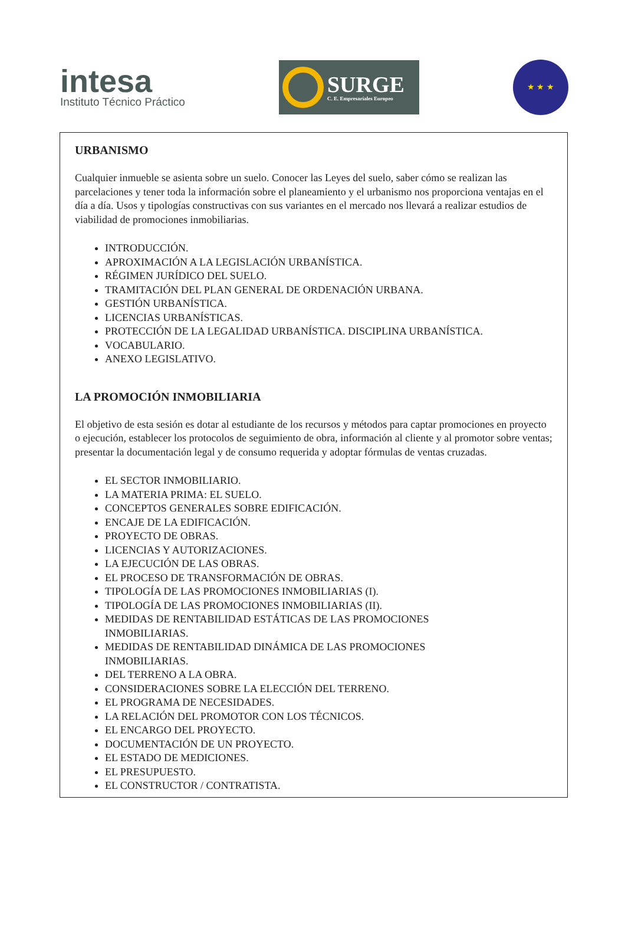intesa
Instituto Técnico Práctico
SURGE
C. E. Empresariales Europeo
★ ★ ★
URBANISMO
Cualquier inmueble se asienta sobre un suelo. Conocer las Leyes del suelo, saber cómo se realizan las parcelaciones y tener toda la información sobre el planeamiento y el urbanismo nos proporciona ventajas en el día a día. Usos y tipologías constructivas con sus variantes en el mercado nos llevará a realizar estudios de viabilidad de promociones inmobiliarias.
INTRODUCCIÓN.
APROXIMACIÓN A LA LEGISLACIÓN URBANÍSTICA.
RÉGIMEN JURÍDICO DEL SUELO.
TRAMITACIÓN DEL PLAN GENERAL DE ORDENACIÓN URBANA.
GESTIÓN URBANÍSTICA.
LICENCIAS URBANÍSTICAS.
PROTECCIÓN DE LA LEGALIDAD URBANÍSTICA. DISCIPLINA URBANÍSTICA.
VOCABULARIO.
ANEXO LEGISLATIVO.
LA PROMOCIÓN INMOBILIARIA
El objetivo de esta sesión es dotar al estudiante de los recursos y métodos para captar promociones en proyecto o ejecución, establecer los protocolos de seguimiento de obra, información al cliente y al promotor sobre ventas; presentar la documentación legal y de consumo requerida y adoptar fórmulas de ventas cruzadas.
EL SECTOR INMOBILIARIO.
LA MATERIA PRIMA: EL SUELO.
CONCEPTOS GENERALES SOBRE EDIFICACIÓN.
ENCAJE DE LA EDIFICACIÓN.
PROYECTO DE OBRAS.
LICENCIAS Y AUTORIZACIONES.
LA EJECUCIÓN DE LAS OBRAS.
EL PROCESO DE TRANSFORMACIÓN DE OBRAS.
TIPOLOGÍA DE LAS PROMOCIONES INMOBILIARIAS (I).
TIPOLOGÍA DE LAS PROMOCIONES INMOBILIARIAS (II).
MEDIDAS DE RENTABILIDAD ESTÁTICAS DE LAS PROMOCIONES
INMOBILIARIAS.
MEDIDAS DE RENTABILIDAD DINÁMICA DE LAS PROMOCIONES
INMOBILIARIAS.
DEL TERRENO A LA OBRA.
CONSIDERACIONES SOBRE LA ELECCIÓN DEL TERRENO.
EL PROGRAMA DE NECESIDADES.
LA RELACIÓN DEL PROMOTOR CON LOS TÉCNICOS.
EL ENCARGO DEL PROYECTO.
DOCUMENTACIÓN DE UN PROYECTO.
EL ESTADO DE MEDICIONES.
EL PRESUPUESTO.
EL CONSTRUCTOR / CONTRATISTA.